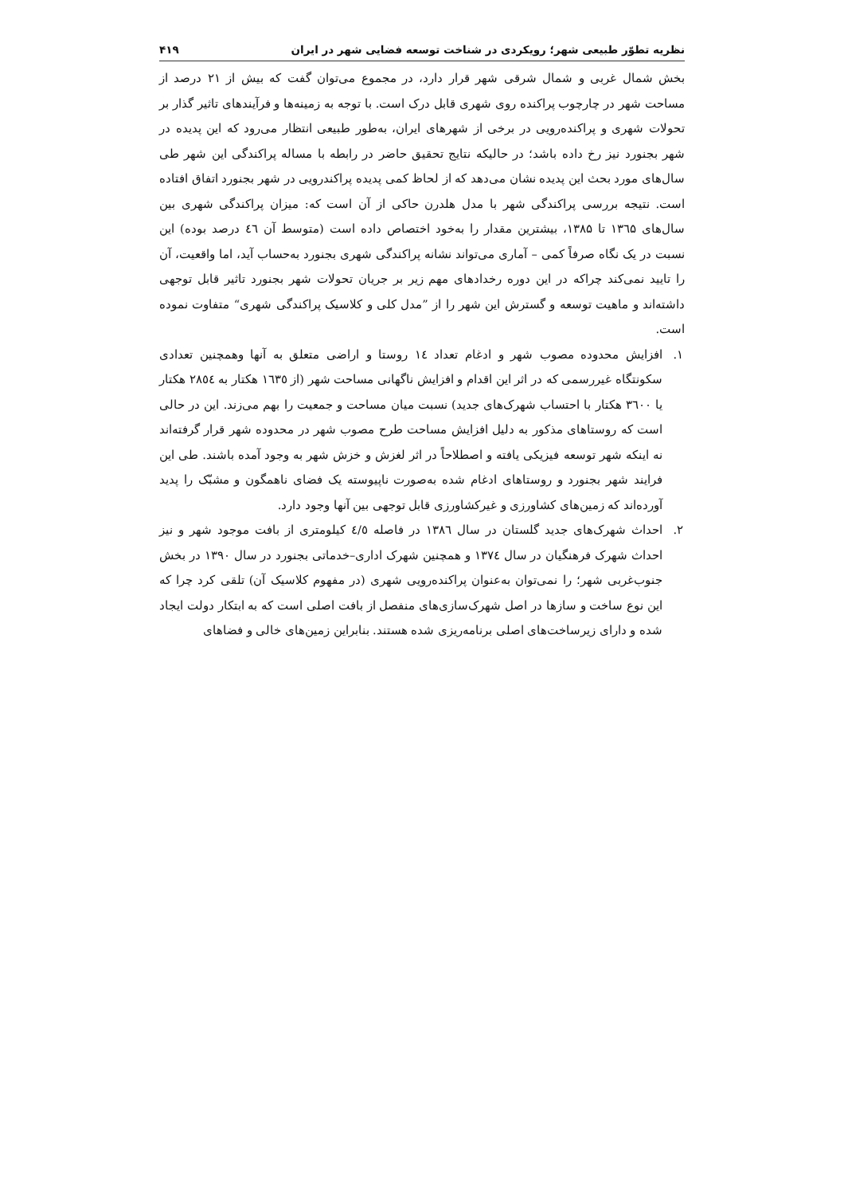نظریه تطوّر طبیعی شهر؛ رویکردی در شناخت توسعه فضایی شهر در ایران ۴۱۹
بخش شمال غربی و شمال شرقی شهر قرار دارد، در مجموع می‌توان گفت که بیش از ۲۱ درصد از مساحت شهر در چارچوب پراکنده روی شهری قابل درک است. با توجه به زمینه‌ها و فرآیندهای تاثیر گذار بر تحولات شهری و پراکنده‌رویی در برخی از شهرهای ایران، به‌طور طبیعی انتظار می‌رود که این پدیده در شهر بجنورد نیز رخ داده باشد؛ در حالیکه نتایج تحقیق حاضر در رابطه با مساله پراکندگی این شهر طی سال‌های مورد بحث این پدیده نشان می‌دهد که از لحاظ کمی پدیده پراکندرویی در شهر بجنورد اتفاق افتاده است. نتیجه بررسی پراکندگی شهر با مدل هلدرن حاکی از آن است که: میزان پراکندگی شهری بین سال‌های ۱۳٦۵ تا ۱۳۸۵، بیشترین مقدار را به‌خود اختصاص داده است (متوسط آن ٤٦ درصد بوده) این نسبت در یک نگاه صرفاً کمی – آماری می‌تواند نشانه پراکندگی شهری بجنورد به‌حساب آید، اما واقعیت، آن را تایید نمی‌کند چراکه در این دوره رخدادهای مهم زیر بر جریان تحولات شهر بجنورد تاثیر قابل توجهی داشته‌اند و ماهیت توسعه و گسترش این شهر را از ”مدل کلی و کلاسیک پراکندگی شهری“ متفاوت نموده است.
۱. افزایش محدوده مصوب شهر و ادغام تعداد ١٤ روستا و اراضی متعلق به آنها وهمچنین تعدادی سکونتگاه غیررسمی که در اثر این اقدام و افزایش ناگهانی مساحت شهر (از ١٦٣٥ هکتار به ٢٨٥٤ هکتار یا ٣٦٠٠ هکتار با احتساب شهرک‌های جدید) نسبت میان مساحت و جمعیت را بهم می‌زند. این در حالی است که روستاهای مذکور به دلیل افزایش مساحت طرح مصوب شهر در محدوده شهر قرار گرفته‌اند نه اینکه شهر توسعه فیزیکی یافته و اصطلاحاً در اثر لغزش و خزش شهر به وجود آمده باشند. طی این فرایند شهر بجنورد و روستاهای ادغام شده به‌صورت ناپیوسته یک فضای ناهمگون و مشبّک را پدید آورده‌اند که زمین‌های کشاورزی و غیرکشاورزی قابل توجهی بین آنها وجود دارد.
۲. احداث شهرک‌های جدید گلستان در سال ١٣٨٦ در فاصله ٤/٥ کیلومتری از بافت موجود شهر و نیز احداث شهرک فرهنگیان در سال ١٣٧٤ و همچنین شهرک اداری–خدماتی بجنورد در سال ١٣٩٠ در بخش جنوب‌غربی شهر؛ را نمی‌توان به‌عنوان پراکنده‌رویی شهری (در مفهوم کلاسیک آن) تلقی کرد چرا که این نوع ساخت و سازها در اصل شهرک‌سازی‌های منفصل از بافت اصلی است که به ابتکار دولت ایجاد شده و دارای زیرساخت‌های اصلی برنامه‌ریزی شده هستند. بنابراین زمین‌های خالی و فضاهای